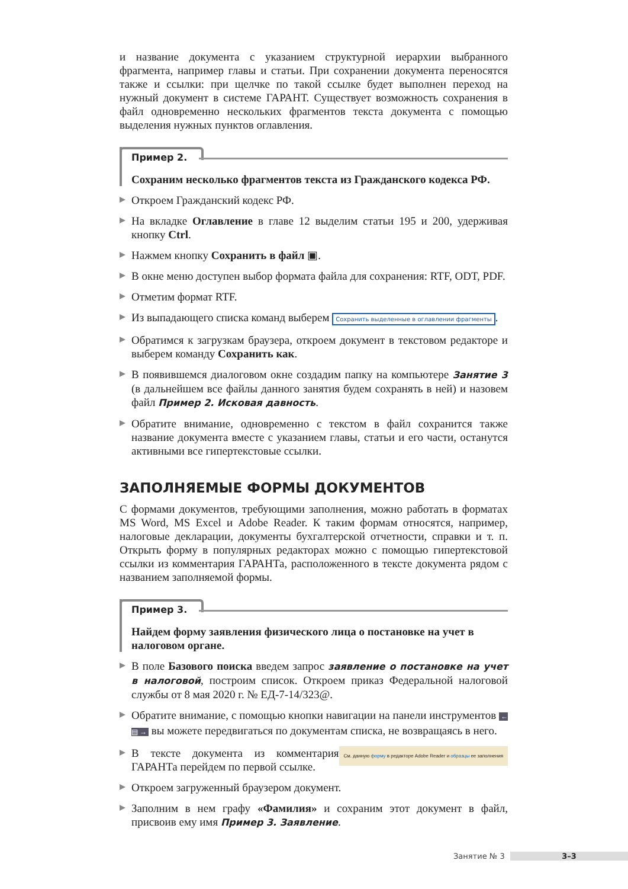и название документа с указанием структурной иерархии выбранного фрагмента, например главы и статьи. При сохранении документа переносятся также и ссылки: при щелчке по такой ссылке будет выполнен переход на нужный документ в системе ГАРАНТ. Существует возможность сохранения в файл одновременно нескольких фрагментов текста документа с помощью выделения нужных пунктов оглавления.
Пример 2.
Сохраним несколько фрагментов текста из Гражданского кодекса РФ.
Откроем Гражданский кодекс РФ.
На вкладке Оглавление в главе 12 выделим статьи 195 и 200, удерживая кнопку Ctrl.
Нажмем кнопку Сохранить в файл ▣.
В окне меню доступен выбор формата файла для сохранения: RTF, ODT, PDF.
Отметим формат RTF.
Из выпадающего списка команд выберем Сохранить выделенные в оглавлении фрагменты.
Обратимся к загрузкам браузера, откроем документ в текстовом редакторе и выберем команду Сохранить как.
В появившемся диалоговом окне создадим папку на компьютере Занятие 3 (в дальнейшем все файлы данного занятия будем сохранять в ней) и назовем файл Пример 2. Исковая давность.
Обратите внимание, одновременно с текстом в файл сохранится также название документа вместе с указанием главы, статьи и его части, останутся активными все гипертекстовые ссылки.
ЗАПОЛНЯЕМЫЕ ФОРМЫ ДОКУМЕНТОВ
С формами документов, требующими заполнения, можно работать в форматах MS Word, MS Excel и Adobe Reader. К таким формам относятся, например, налоговые декларации, документы бухгалтерской отчетности, справки и т. п. Открыть форму в популярных редакторах можно с помощью гипертекстовой ссылки из комментария ГАРАНТа, расположенного в тексте документа рядом с названием заполняемой формы.
Пример 3.
Найдем форму заявления физического лица о постановке на учет в налоговом органе.
В поле Базового поиска введем запрос заявление о постановке на учет в налоговой, построим список. Откроем приказ Федеральной налоговой службы от 8 мая 2020 г. № ЕД-7-14/323@.
Обратите внимание, с помощью кнопки навигации на панели инструментов ← ▤ → вы можете передвигаться по документам списка, не возвращаясь в него.
См. данную форму в редакторе Adobe Reader и образцы ее заполнения В тексте документа из комментария ГАРАНТа перейдем по первой ссылке.
Откроем загруженный браузером документ.
Заполним в нем графу «Фамилия» и сохраним этот документ в файл, присвоив ему имя Пример 3. Заявление.
Занятие № 3 3–3